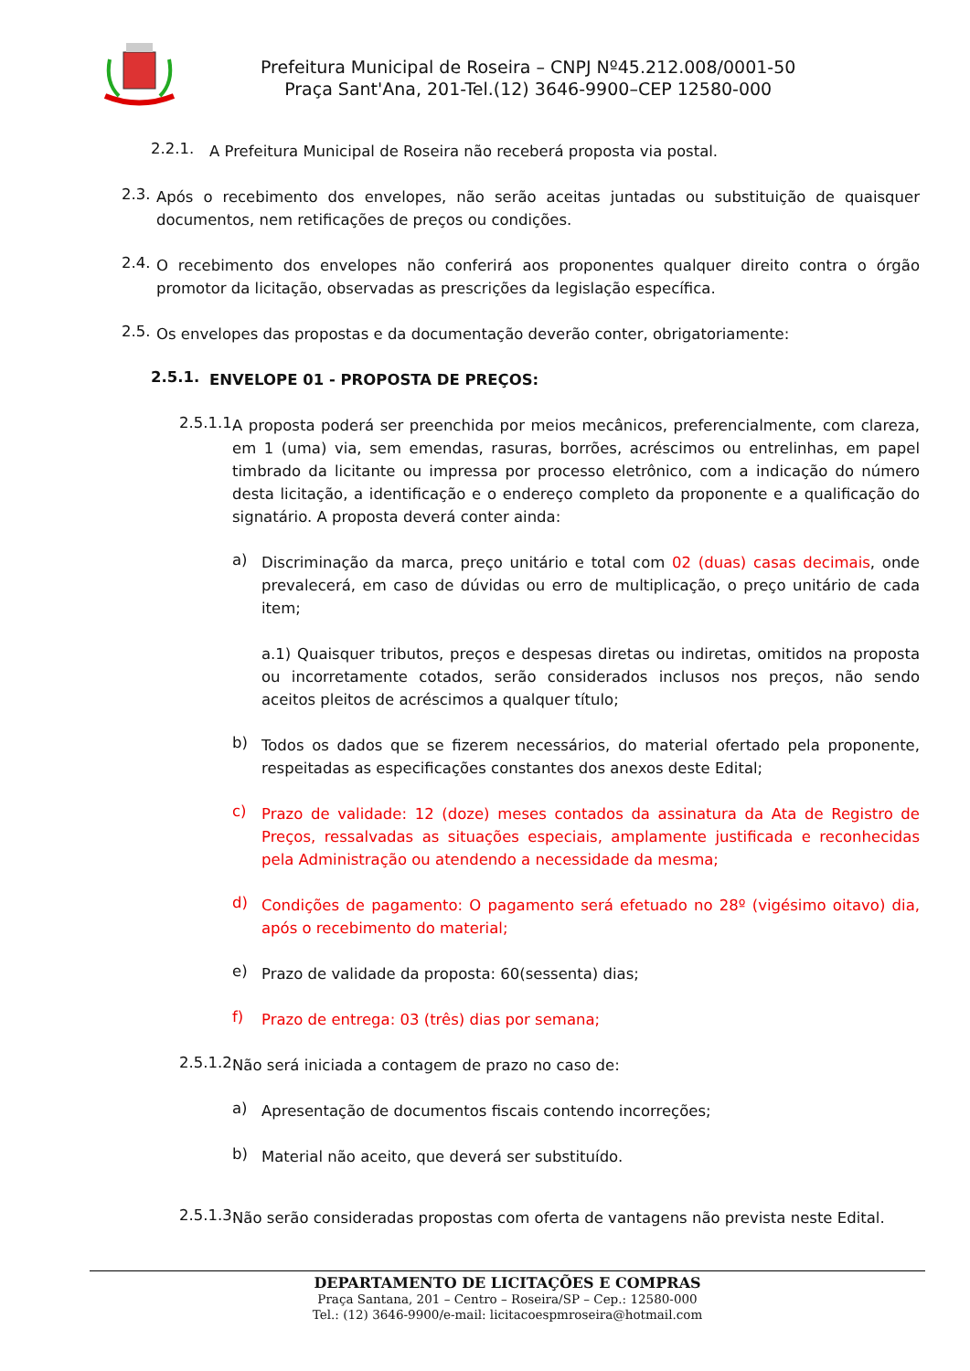Prefeitura Municipal de Roseira – CNPJ Nº45.212.008/0001-50
Praça Sant'Ana, 201-Tel.(12) 3646-9900–CEP 12580-000
2.2.1.
A Prefeitura Municipal de Roseira não receberá proposta via postal.
2.3.
Após o recebimento dos envelopes, não serão aceitas juntadas ou substituição de quaisquer documentos, nem retificações de preços ou condições.
2.4.
O recebimento dos envelopes não conferirá aos proponentes qualquer direito contra o órgão promotor da licitação, observadas as prescrições da legislação específica.
2.5.
Os envelopes das propostas e da documentação deverão conter, obrigatoriamente:
2.5.1.
ENVELOPE 01 - PROPOSTA DE PREÇOS:
2.5.1.1.
A proposta poderá ser preenchida por meios mecânicos, preferencialmente, com clareza, em 1 (uma) via, sem emendas, rasuras, borrões, acréscimos ou entrelinhas, em papel timbrado da licitante ou impressa por processo eletrônico, com a indicação do número desta licitação, a identificação e o endereço completo da proponente e a qualificação do signatário. A proposta deverá conter ainda:
a)
Discriminação da marca, preço unitário e total com 02 (duas) casas decimais, onde prevalecerá, em caso de dúvidas ou erro de multiplicação, o preço unitário de cada item;
a.1) Quaisquer tributos, preços e despesas diretas ou indiretas, omitidos na proposta ou incorretamente cotados, serão considerados inclusos nos preços, não sendo aceitos pleitos de acréscimos a qualquer título;
b)
Todos os dados que se fizerem necessários, do material ofertado pela proponente, respeitadas as especificações constantes dos anexos deste Edital;
c)
Prazo de validade: 12 (doze) meses contados da assinatura da Ata de Registro de Preços, ressalvadas as situações especiais, amplamente justificada e reconhecidas pela Administração ou atendendo a necessidade da mesma;
d)
Condições de pagamento: O pagamento será efetuado no 28º (vigésimo oitavo) dia, após o recebimento do material;
e)
Prazo de validade da proposta: 60(sessenta) dias;
f)
Prazo de entrega: 03 (três) dias por semana;
2.5.1.2.
Não será iniciada a contagem de prazo no caso de:
a)
Apresentação de documentos fiscais contendo incorreções;
b)
Material não aceito, que deverá ser substituído.
2.5.1.3.
Não serão consideradas propostas com oferta de vantagens não prevista neste Edital.
DEPARTAMENTO DE LICITAÇÕES E COMPRAS
Praça Santana, 201 – Centro – Roseira/SP – Cep.: 12580-000
Tel.: (12) 3646-9900/e-mail: licitacoespmroseira@hotmail.com